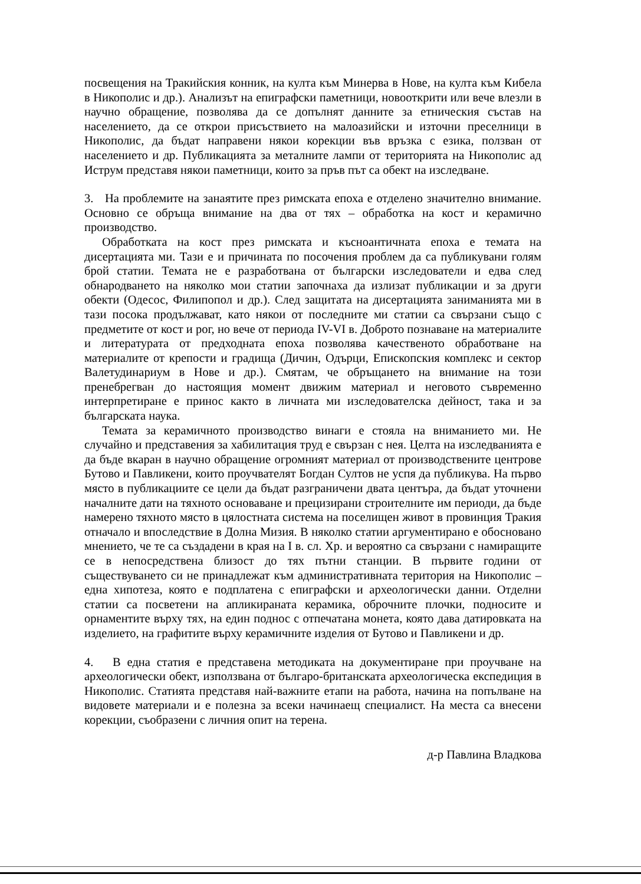посвещения на Тракийския конник, на култа към Минерва в Нове, на култа към Кибела в Никополис и др.). Анализът на епиграфски паметници, новооткрити или вече влезли в научно обращение, позволява да се допълнят данните за етническия състав на населението, да се открои присъствието на малоазийски и източни преселници в Никополис, да бъдат направени някои корекции във връзка с езика, ползван от населението и др. Публикацията за металните лампи от територията на Никополис ад Иструм представя някои паметници, които за пръв път са обект на изследване.
3. На проблемите на занаятите през римската епоха е отделено значително внимание. Основно се обръща внимание на два от тях – обработка на кост и керамично производство.
Обработката на кост през римската и късноантичната епоха е темата на дисертацията ми. Тази е и причината по посочения проблем да са публикувани голям брой статии. Темата не е разработвана от български изследователи и едва след обнародването на няколко мои статии започнаха да излизат публикации и за други обекти (Одесос, Филипопол и др.). След защитата на дисертацията заниманията ми в тази посока продължават, като някои от последните ми статии са свързани също с предметите от кост и рог, но вече от периода IV-VI в. Доброто познаване на материалите и литературата от предходната епоха позволява качественото обработване на материалите от крепости и градища (Дичин, Одърци, Епископския комплекс и сектор Валетудинариум в Нове и др.). Смятам, че обръщането на внимание на този пренебрегван до настоящия момент движим материал и неговото съвременно интерпретиране е принос както в личната ми изследователска дейност, така и за българската наука.
Темата за керамичното производство винаги е стояла на вниманието ми. Не случайно и представения за хабилитация труд е свързан с нея. Целта на изследванията е да бъде вкаран в научно обращение огромният материал от производствените центрове Бутово и Павликени, които проучвателят Богдан Султов не успя да публикува. На първо място в публикациите се цели да бъдат разграничени двата центъра, да бъдат уточнени началните дати на тяхното основаване и прецизирани строителните им периоди, да бъде намерено тяхното място в цялостната система на поселищен живот в провинция Тракия отначало и впоследствие в Долна Мизия. В няколко статии аргументирано е обосновано мнението, че те са създадени в края на I в. сл. Хр. и вероятно са свързани с намиращите се в непосредствена близост до тях пътни станции. В първите години от съществуването си не принадлежат към административната територия на Никополис – една хипотеза, която е подплатена с епиграфски и археологически данни. Отделни статии са посветени на апликираната керамика, оброчните плочки, подносите и орнаментите върху тях, на един поднос с отпечатана монета, която дава датировката на изделието, на графитите върху керамичните изделия от Бутово и Павликени и др.
4. В една статия е представена методиката на документиране при проучване на археологически обект, използвана от българо-британската археологическа експедиция в Никополис. Статията представя най-важните етапи на работа, начина на попълване на видовете материали и е полезна за всеки начинаещ специалист. На места са внесени корекции, съобразени с личния опит на терена.
д-р Павлина Владкова